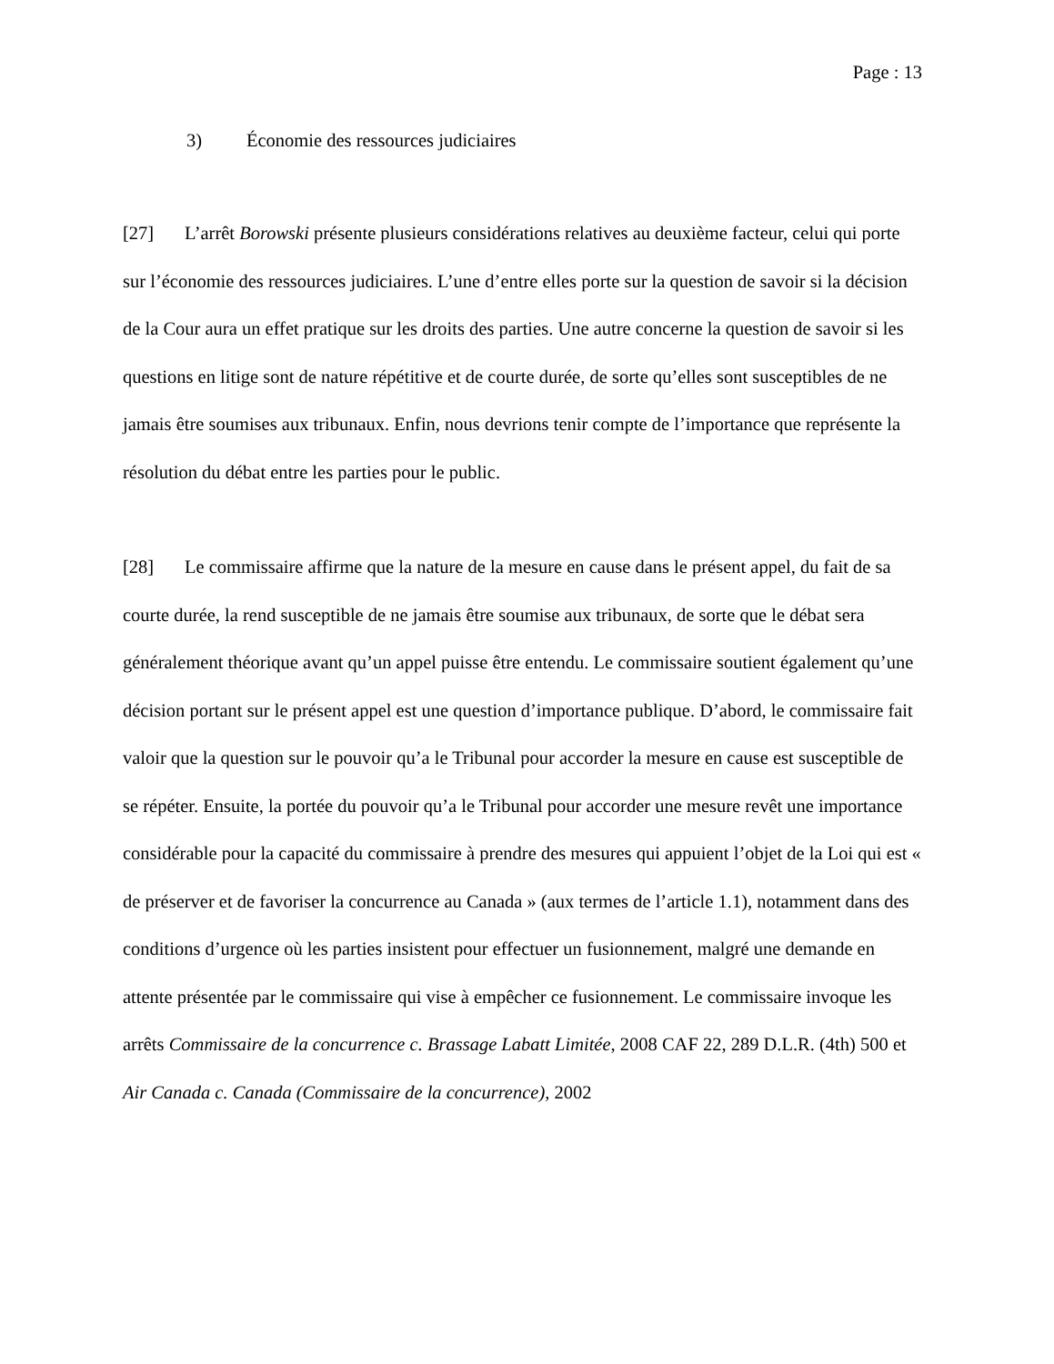Page : 13
3) Économie des ressources judiciaires
[27] L’arrêt Borowski présente plusieurs considérations relatives au deuxième facteur, celui qui porte sur l’économie des ressources judiciaires. L’une d’entre elles porte sur la question de savoir si la décision de la Cour aura un effet pratique sur les droits des parties. Une autre concerne la question de savoir si les questions en litige sont de nature répétitive et de courte durée, de sorte qu’elles sont susceptibles de ne jamais être soumises aux tribunaux. Enfin, nous devrions tenir compte de l’importance que représente la résolution du débat entre les parties pour le public.
[28] Le commissaire affirme que la nature de la mesure en cause dans le présent appel, du fait de sa courte durée, la rend susceptible de ne jamais être soumise aux tribunaux, de sorte que le débat sera généralement théorique avant qu’un appel puisse être entendu. Le commissaire soutient également qu’une décision portant sur le présent appel est une question d’importance publique. D’abord, le commissaire fait valoir que la question sur le pouvoir qu’a le Tribunal pour accorder la mesure en cause est susceptible de se répéter. Ensuite, la portée du pouvoir qu’a le Tribunal pour accorder une mesure revêt une importance considérable pour la capacité du commissaire à prendre des mesures qui appuient l’objet de la Loi qui est « de préserver et de favoriser la concurrence au Canada » (aux termes de l’article 1.1), notamment dans des conditions d’urgence où les parties insistent pour effectuer un fusionnement, malgré une demande en attente présentée par le commissaire qui vise à empêcher ce fusionnement. Le commissaire invoque les arrêts Commissaire de la concurrence c. Brassage Labatt Limitée, 2008 CAF 22, 289 D.L.R. (4th) 500 et Air Canada c. Canada (Commissaire de la concurrence), 2002